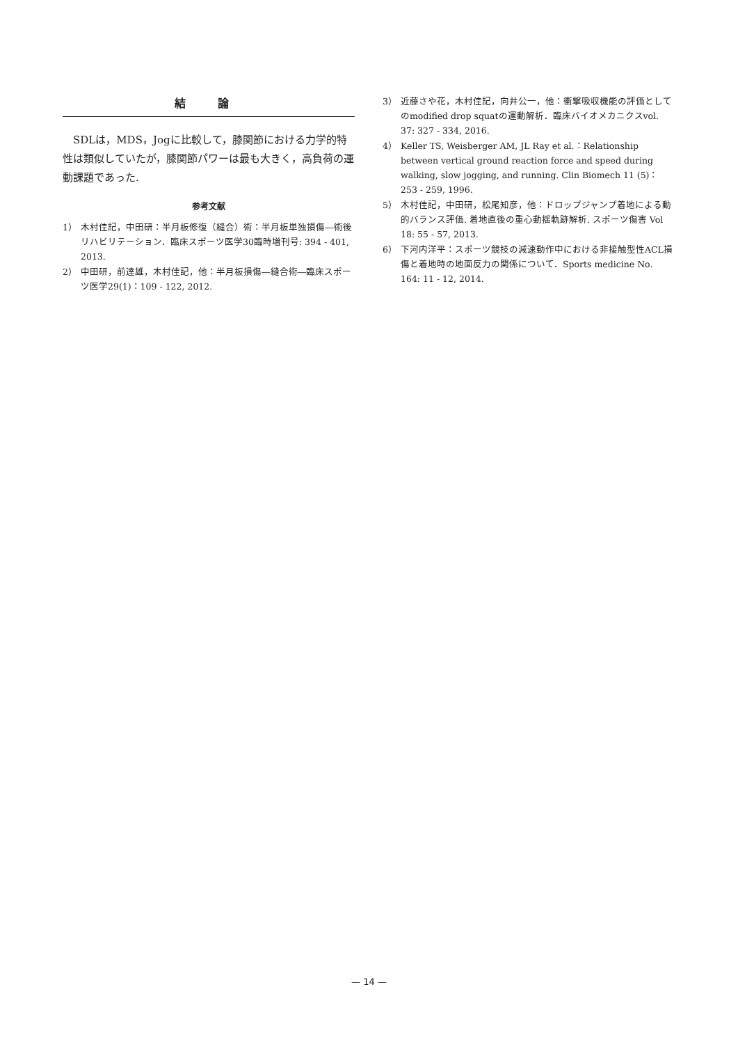結 論
SDLは，MDS，Jogに比較して，膝関節における力学的特性は類似していたが，膝関節パワーは最も大きく，高負荷の運動課題であった.
参考文献
1） 木村佳記，中田研：半月板修復（縫合）術：半月板単独損傷―術後リハビリテーション．臨床スポーツ医学30臨時増刊号: 394 - 401, 2013.
2） 中田研，前達雄，木村佳記，他：半月板損傷―縫合術―臨床スポーツ医学29(1)：109 - 122, 2012.
3） 近藤さや花，木村佳記，向井公一，他：衝撃吸収機能の評価としてのmodified drop squatの運動解析．臨床バイオメカニクスvol. 37: 327 - 334, 2016.
4） Keller TS, Weisberger AM, JL Ray et al.：Relationship between vertical ground reaction force and speed during walking, slow jogging, and running. Clin Biomech 11 (5)：253 - 259, 1996.
5） 木村佳記，中田研，松尾知彦，他：ドロップジャンプ着地による動的バランス評価. 着地直後の重心動揺軌跡解析. スポーツ傷害 Vol 18: 55 - 57, 2013.
6） 下河内洋平：スポーツ競技の減速動作中における非接触型性ACL損傷と着地時の地面反力の関係について．Sports medicine No. 164: 11 - 12, 2014.
— 14 —